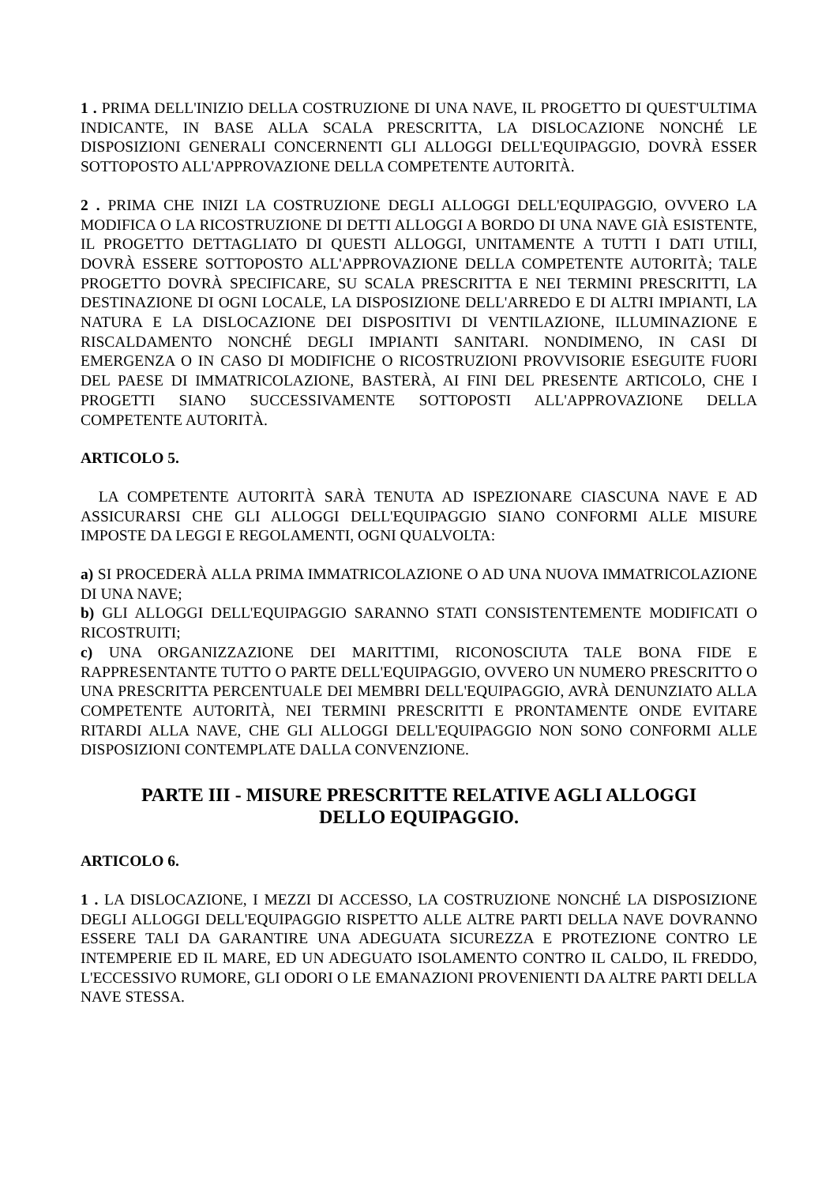1 . PRIMA DELL'INIZIO DELLA COSTRUZIONE DI UNA NAVE, IL PROGETTO DI QUEST'ULTIMA INDICANTE, IN BASE ALLA SCALA PRESCRITTA, LA DISLOCAZIONE NONCHÉ LE DISPOSIZIONI GENERALI CONCERNENTI GLI ALLOGGI DELL'EQUIPAGGIO, DOVRÀ ESSER SOTTOPOSTO ALL'APPROVAZIONE DELLA COMPETENTE AUTORITÀ.
2 . PRIMA CHE INIZI LA COSTRUZIONE DEGLI ALLOGGI DELL'EQUIPAGGIO, OVVERO LA MODIFICA O LA RICOSTRUZIONE DI DETTI ALLOGGI A BORDO DI UNA NAVE GIÀ ESISTENTE, IL PROGETTO DETTAGLIATO DI QUESTI ALLOGGI, UNITAMENTE A TUTTI I DATI UTILI, DOVRÀ ESSERE SOTTOPOSTO ALL'APPROVAZIONE DELLA COMPETENTE AUTORITÀ; TALE PROGETTO DOVRÀ SPECIFICARE, SU SCALA PRESCRITTA E NEI TERMINI PRESCRITTI, LA DESTINAZIONE DI OGNI LOCALE, LA DISPOSIZIONE DELL'ARREDO E DI ALTRI IMPIANTI, LA NATURA E LA DISLOCAZIONE DEI DISPOSITIVI DI VENTILAZIONE, ILLUMINAZIONE E RISCALDAMENTO NONCHÉ DEGLI IMPIANTI SANITARI. NONDIMENO, IN CASI DI EMERGENZA O IN CASO DI MODIFICHE O RICOSTRUZIONI PROVVISORIE ESEGUITE FUORI DEL PAESE DI IMMATRICOLAZIONE, BASTERÀ, AI FINI DEL PRESENTE ARTICOLO, CHE I PROGETTI SIANO SUCCESSIVAMENTE SOTTOPOSTI ALL'APPROVAZIONE DELLA COMPETENTE AUTORITÀ.
ARTICOLO 5.
LA COMPETENTE AUTORITÀ SARÀ TENUTA AD ISPEZIONARE CIASCUNA NAVE E AD ASSICURARSI CHE GLI ALLOGGI DELL'EQUIPAGGIO SIANO CONFORMI ALLE MISURE IMPOSTE DA LEGGI E REGOLAMENTI, OGNI QUALVOLTA:
a) SI PROCEDERÀ ALLA PRIMA IMMATRICOLAZIONE O AD UNA NUOVA IMMATRICOLAZIONE DI UNA NAVE;
b) GLI ALLOGGI DELL'EQUIPAGGIO SARANNO STATI CONSISTENTEMENTE MODIFICATI O RICOSTRUITI;
c) UNA ORGANIZZAZIONE DEI MARITTIMI, RICONOSCIUTA TALE BONA FIDE E RAPPRESENTANTE TUTTO O PARTE DELL'EQUIPAGGIO, OVVERO UN NUMERO PRESCRITTO O UNA PRESCRITTA PERCENTUALE DEI MEMBRI DELL'EQUIPAGGIO, AVRÀ DENUNZIATO ALLA COMPETENTE AUTORITÀ, NEI TERMINI PRESCRITTI E PRONTAMENTE ONDE EVITARE RITARDI ALLA NAVE, CHE GLI ALLOGGI DELL'EQUIPAGGIO NON SONO CONFORMI ALLE DISPOSIZIONI CONTEMPLATE DALLA CONVENZIONE.
PARTE III - MISURE PRESCRITTE RELATIVE AGLI ALLOGGI DELLO EQUIPAGGIO.
ARTICOLO 6.
1 . LA DISLOCAZIONE, I MEZZI DI ACCESSO, LA COSTRUZIONE NONCHÉ LA DISPOSIZIONE DEGLI ALLOGGI DELL'EQUIPAGGIO RISPETTO ALLE ALTRE PARTI DELLA NAVE DOVRANNO ESSERE TALI DA GARANTIRE UNA ADEGUATA SICUREZZA E PROTEZIONE CONTRO LE INTEMPERIE ED IL MARE, ED UN ADEGUATO ISOLAMENTO CONTRO IL CALDO, IL FREDDO, L'ECCESSIVO RUMORE, GLI ODORI O LE EMANAZIONI PROVENIENTI DA ALTRE PARTI DELLA NAVE STESSA.